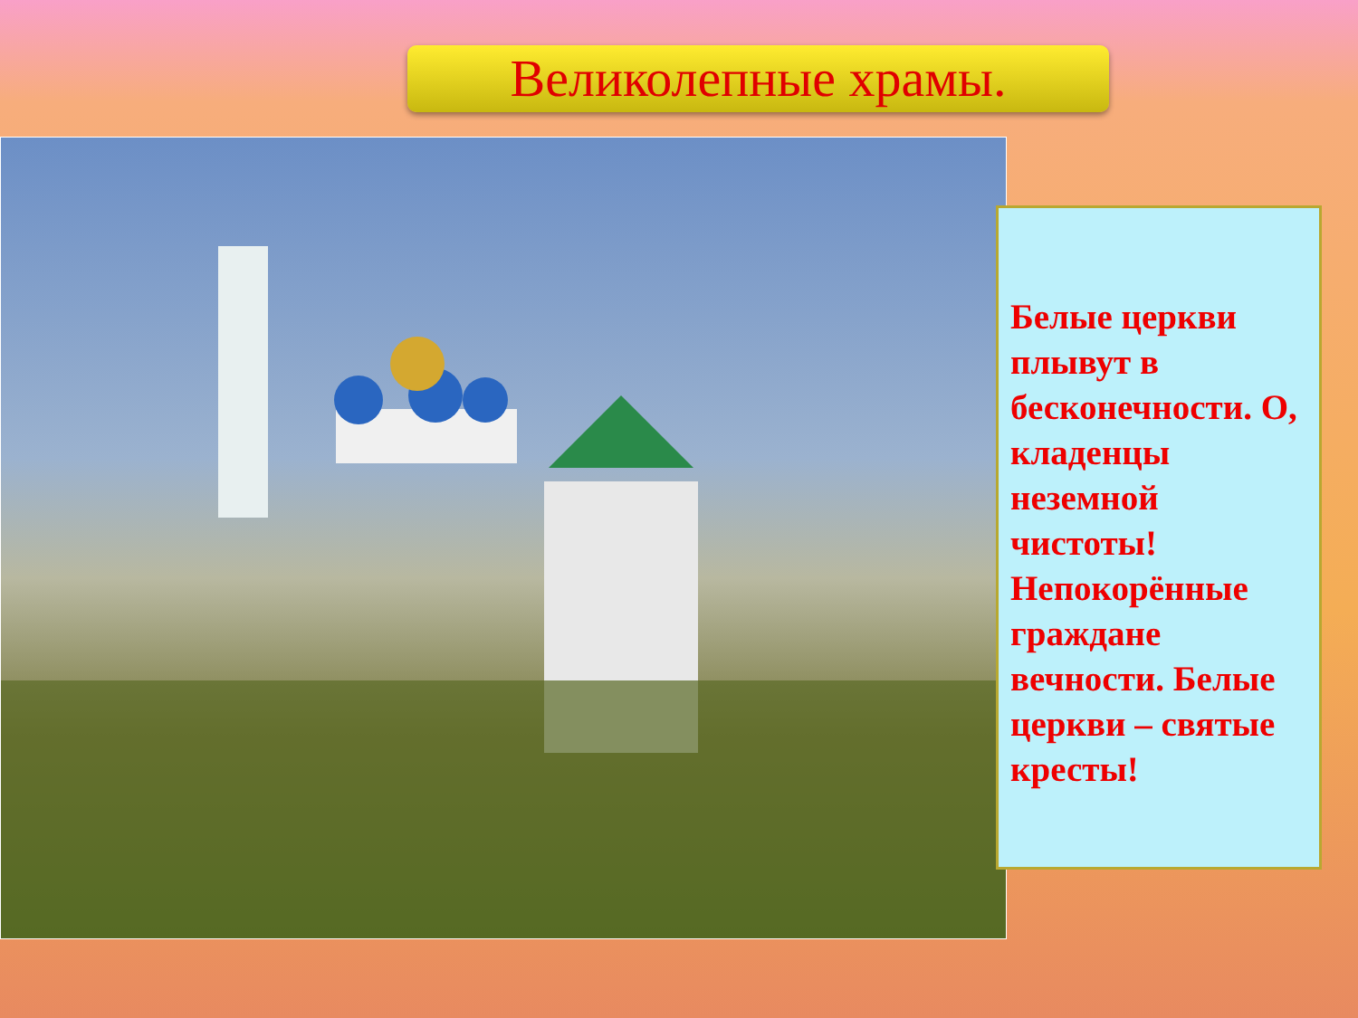Великолепные храмы.
Белые церкви плывут в бесконечности. О, кладенцы неземной чистоты! Непокорённые граждане вечности. Белые церкви – святые кресты!